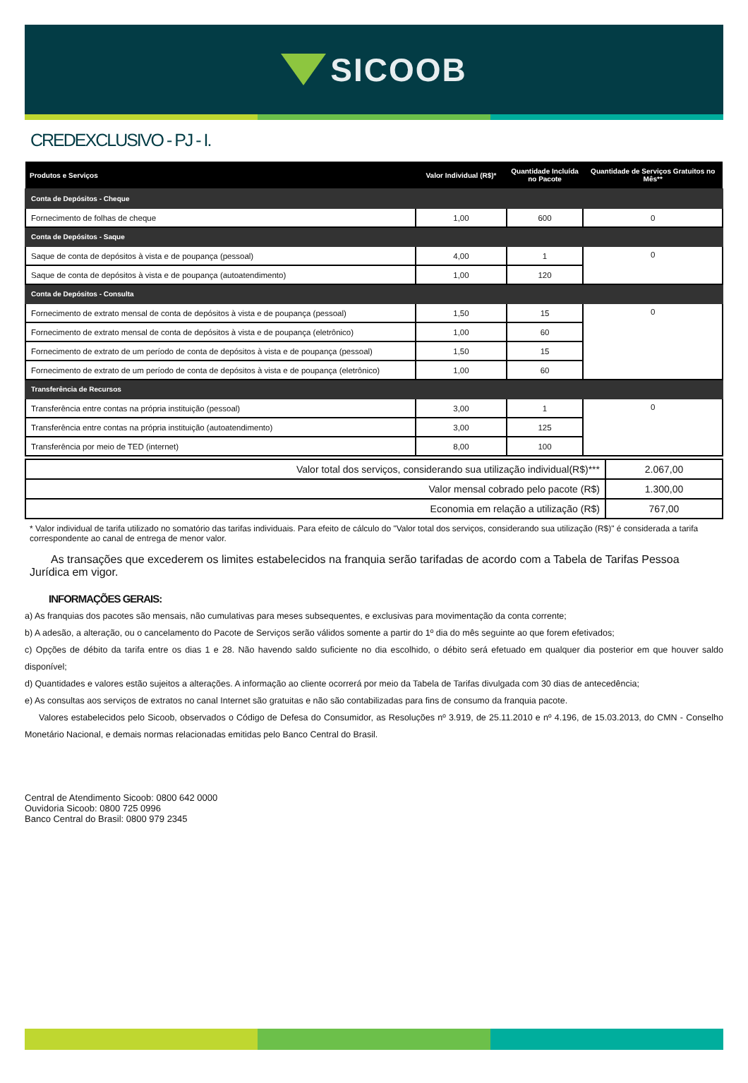SICOOB
CREDEXCLUSIVO - PJ - I.
| Produtos e Serviços | Valor Individual (R$)* | Quantidade Incluída no Pacote | Quantidade de Serviços Gratuitos no Mês** |
| --- | --- | --- | --- |
| Conta de Depósitos - Cheque | | | |
| Fornecimento de folhas de cheque | 1,00 | 600 | 0 |
| Conta de Depósitos - Saque | | | |
| Saque de conta de depósitos à vista e de poupança (pessoal) | 4,00 | 1 | 0 |
| Saque de conta de depósitos à vista e de poupança (autoatendimento) | 1,00 | 120 | |
| Conta de Depósitos - Consulta | | | |
| Fornecimento de extrato mensal de conta de depósitos à vista e de poupança (pessoal) | 1,50 | 15 | 0 |
| Fornecimento de extrato mensal de conta de depósitos à vista e de poupança (eletrônico) | 1,00 | 60 | |
| Fornecimento de extrato de um período de conta de depósitos à vista e de poupança (pessoal) | 1,50 | 15 | |
| Fornecimento de extrato de um período de conta de depósitos à vista e de poupança (eletrônico) | 1,00 | 60 | |
| Transferência de Recursos | | | |
| Transferência entre contas na própria instituição (pessoal) | 3,00 | 1 | 0 |
| Transferência entre contas na própria instituição (autoatendimento) | 3,00 | 125 | |
| Transferência por meio de TED (internet) | 8,00 | 100 | |
| Valor total dos serviços, considerando sua utilização individual(R$)*** | 2.067,00 |
| Valor mensal cobrado pelo pacote (R$) | 1.300,00 |
| Economia em relação a utilização (R$) | 767,00 |
* Valor individual de tarifa utilizado no somatório das tarifas individuais. Para efeito de cálculo do "Valor total dos serviços, considerando sua utilização (R$)" é considerada a tarifa correspondente ao canal de entrega de menor valor.
As transações que excederem os limites estabelecidos na franquia serão tarifadas de acordo com a Tabela de Tarifas Pessoa Jurídica em vigor.
INFORMAÇÕES GERAIS:
a) As franquias dos pacotes são mensais, não cumulativas para meses subsequentes, e exclusivas para movimentação da conta corrente;
b) A adesão, a alteração, ou o cancelamento do Pacote de Serviços serão válidos somente a partir do 1º dia do mês seguinte ao que forem efetivados;
c) Opções de débito da tarifa entre os dias 1 e 28. Não havendo saldo suficiente no dia escolhido, o débito será efetuado em qualquer dia posterior em que houver saldo disponível;
d) Quantidades e valores estão sujeitos a alterações. A informação ao cliente ocorrerá por meio da Tabela de Tarifas divulgada com 30 dias de antecedência;
e) As consultas aos serviços de extratos no canal Internet são gratuitas e não são contabilizadas para fins de consumo da franquia pacote.
Valores estabelecidos pelo Sicoob, observados o Código de Defesa do Consumidor, as Resoluções nº 3.919, de 25.11.2010 e nº 4.196, de 15.03.2013, do CMN - Conselho Monetário Nacional, e demais normas relacionadas emitidas pelo Banco Central do Brasil.
Central de Atendimento Sicoob: 0800 642 0000
Ouvidoria Sicoob: 0800 725 0996
Banco Central do Brasil: 0800 979 2345